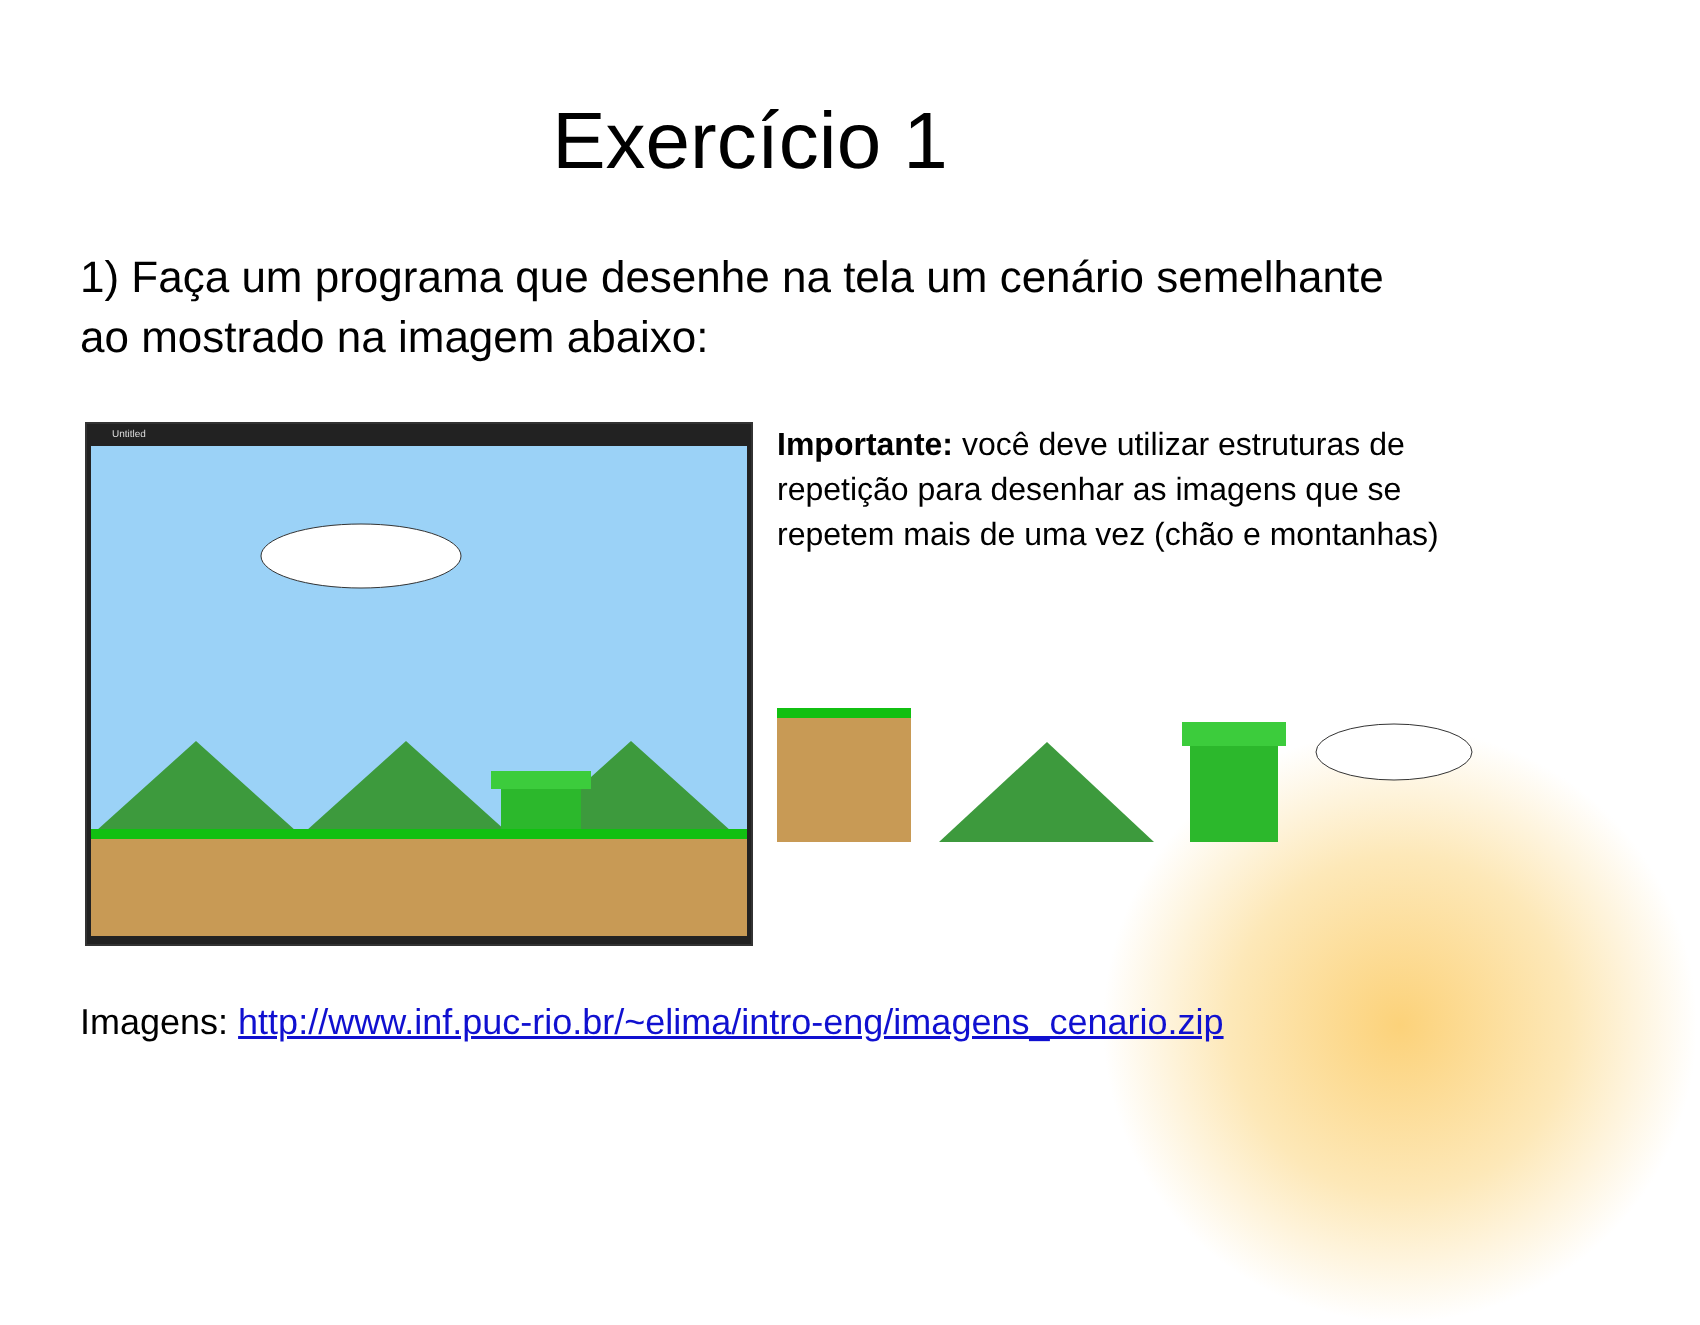Exercício 1
1) Faça um programa que desenhe na tela um cenário semelhante ao mostrado na imagem abaixo:
Untitled
Importante: você deve utilizar estruturas de repetição para desenhar as imagens que se repetem mais de uma vez (chão e montanhas)
Imagens: http://www.inf.puc-rio.br/~elima/intro-eng/imagens_cenario.zip